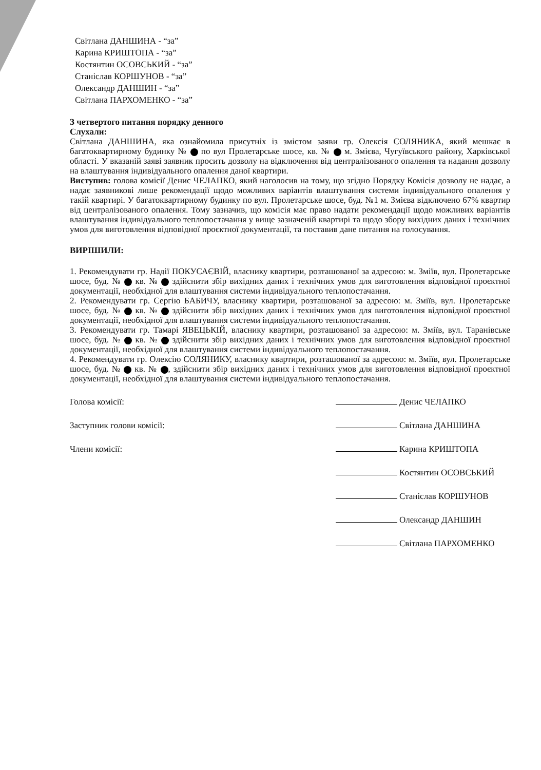Світлана ДАНШИНА - “за”
Карина КРИШТОПА - “за”
Костянтин ОСОВСЬКИЙ - “за”
Станіслав КОРШУНОВ - “за”
Олександр ДАНШИН - “за”
Світлана ПАРХОМЕНКО - “за”
З четвертого питання порядку денного
Слухали:
Світлана ДАНШИНА, яка ознайомила присутніх із змістом заяви гр. Олексія СОЛЯНИКА, який мешкає в багатоквартирному будинку № по вул Пролетарське шосе, кв. № м. Змієва, Чугуївського району, Харківської області. У вказаній заяві заявник просить дозволу на відключення від централізованого опалення та надання дозволу на влаштування індивідуального опалення даної квартири.
Виступив: голова комісії Денис ЧЕЛАПКО, який наголосив на тому, що згідно Порядку Комісія дозволу не надає, а надає заявникові лише рекомендації щодо можливих варіантів влаштування системи індивідуального опалення у такій квартирі. У багатоквартирному будинку по вул. Пролетарське шосе, буд. №1 м. Змієва відключено 67% квартир від централізованого опалення. Тому зазначив, що комісія має право надати рекомендації щодо можливих варіантів влаштування індивідуального теплопостачання у вище зазначеній квартирі та щодо збору вихідних даних і технічних умов для виготовлення відповідної проєктної документації, та поставив дане питання на голосування.
ВИРІШИЛИ:
1. Рекомендувати гр. Надії ПОКУСАЄВІЙ, власнику квартири, розташованої за адресою: м. Зміїв, вул. Пролетарське шосе, буд. № кв. № здійснити збір вихідних даних і технічних умов для виготовлення відповідної проєктної документації, необхідної для влаштування системи індивідуального теплопостачання.
2. Рекомендувати гр. Сергію БАБИЧУ, власнику квартири, розташованої за адресою: м. Зміїв, вул. Пролетарське шосе, буд. № кв. № здійснити збір вихідних даних і технічних умов для виготовлення відповідної проєктної документації, необхідної для влаштування системи індивідуального теплопостачання.
3. Рекомендувати гр. Тамарі ЯВЕЦЬКІЙ, власнику квартири, розташованої за адресою: м. Зміїв, вул. Таранівське шосе, буд. № кв. № здійснити збір вихідних даних і технічних умов для виготовлення відповідної проєктної документації, необхідної для влаштування системи індивідуального теплопостачання.
4. Рекомендувати гр. Олексію СОЛЯНИКУ, власнику квартири, розташованої за адресою: м. Зміїв, вул. Пролетарське шосе, буд. № кв. № , здійснити збір вихідних даних і технічних умов для виготовлення відповідної проєктної документації, необхідної для влаштування системи індивідуального теплопостачання.
Голова комісії: Денис ЧЕЛАПКО
Заступник голови комісії: Світлана ДАНШИНА
Члени комісії: Карина КРИШТОПА
Костянтин ОСОВСЬКИЙ
Станіслав КОРШУНОВ
Олександр ДАНШИН
Світлана ПАРХОМЕНКО